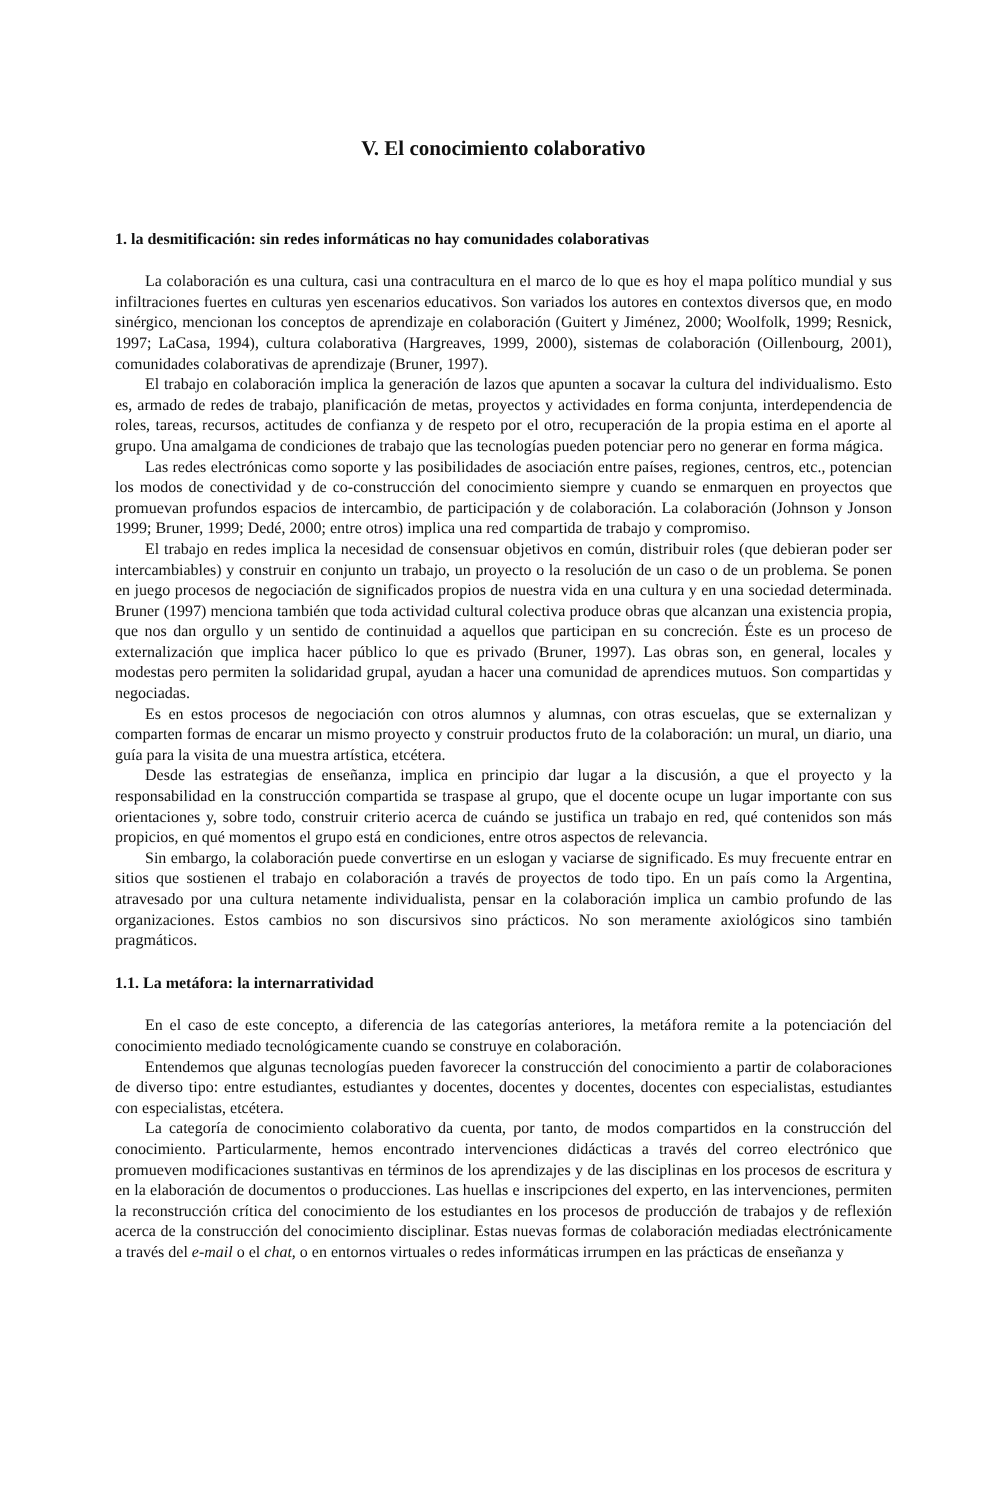V. El conocimiento colaborativo
1. la desmitificación: sin redes informáticas no hay comunidades colaborativas
La colaboración es una cultura, casi una contracultura en el marco de lo que es hoy el mapa político mundial y sus infiltraciones fuertes en culturas yen escenarios educativos. Son variados los autores en contextos diversos que, en modo sinérgico, mencionan los conceptos de aprendizaje en colaboración (Guitert y Jiménez, 2000; Woolfolk, 1999; Resnick, 1997; LaCasa, 1994), cultura colaborativa (Hargreaves, 1999, 2000), sistemas de colaboración (Oillenbourg, 2001), comunidades colaborativas de aprendizaje (Bruner, 1997).
El trabajo en colaboración implica la generación de lazos que apunten a socavar la cultura del individualismo. Esto es, armado de redes de trabajo, planificación de metas, proyectos y actividades en forma conjunta, interdependencia de roles, tareas, recursos, actitudes de confianza y de respeto por el otro, recuperación de la propia estima en el aporte al grupo. Una amalgama de condiciones de trabajo que las tecnologías pueden potenciar pero no generar en forma mágica.
Las redes electrónicas como soporte y las posibilidades de asociación entre países, regiones, centros, etc., potencian los modos de conectividad y de co-construcción del conocimiento siempre y cuando se enmarquen en proyectos que promuevan profundos espacios de intercambio, de participación y de colaboración. La colaboración (Johnson y Jonson 1999; Bruner, 1999; Dedé, 2000; entre otros) implica una red compartida de trabajo y compromiso.
El trabajo en redes implica la necesidad de consensuar objetivos en común, distribuir roles (que debieran poder ser intercambiables) y construir en conjunto un trabajo, un proyecto o la resolución de un caso o de un problema. Se ponen en juego procesos de negociación de significados propios de nuestra vida en una cultura y en una sociedad determinada. Bruner (1997) menciona también que toda actividad cultural colectiva produce obras que alcanzan una existencia propia, que nos dan orgullo y un sentido de continuidad a aquellos que participan en su concreción. Éste es un proceso de externalización que implica hacer público lo que es privado (Bruner, 1997). Las obras son, en general, locales y modestas pero permiten la solidaridad grupal, ayudan a hacer una comunidad de aprendices mutuos. Son compartidas y negociadas.
Es en estos procesos de negociación con otros alumnos y alumnas, con otras escuelas, que se externalizan y comparten formas de encarar un mismo proyecto y construir productos fruto de la colaboración: un mural, un diario, una guía para la visita de una muestra artística, etcétera.
Desde las estrategias de enseñanza, implica en principio dar lugar a la discusión, a que el proyecto y la responsabilidad en la construcción compartida se traspase al grupo, que el docente ocupe un lugar importante con sus orientaciones y, sobre todo, construir criterio acerca de cuándo se justifica un trabajo en red, qué contenidos son más propicios, en qué momentos el grupo está en condiciones, entre otros aspectos de relevancia.
Sin embargo, la colaboración puede convertirse en un eslogan y vaciarse de significado. Es muy frecuente entrar en sitios que sostienen el trabajo en colaboración a través de proyectos de todo tipo. En un país como la Argentina, atravesado por una cultura netamente individualista, pensar en la colaboración implica un cambio profundo de las organizaciones. Estos cambios no son discursivos sino prácticos. No son meramente axiológicos sino también pragmáticos.
1.1. La metáfora: la internarratividad
En el caso de este concepto, a diferencia de las categorías anteriores, la metáfora remite a la potenciación del conocimiento mediado tecnológicamente cuando se construye en colaboración.
Entendemos que algunas tecnologías pueden favorecer la construcción del conocimiento a partir de colaboraciones de diverso tipo: entre estudiantes, estudiantes y docentes, docentes y docentes, docentes con especialistas, estudiantes con especialistas, etcétera.
La categoría de conocimiento colaborativo da cuenta, por tanto, de modos compartidos en la construcción del conocimiento. Particularmente, hemos encontrado intervenciones didácticas a través del correo electrónico que promueven modificaciones sustantivas en términos de los aprendizajes y de las disciplinas en los procesos de escritura y en la elaboración de documentos o producciones. Las huellas e inscripciones del experto, en las intervenciones, permiten la reconstrucción crítica del conocimiento de los estudiantes en los procesos de producción de trabajos y de reflexión acerca de la construcción del conocimiento disciplinar. Estas nuevas formas de colaboración mediadas electrónicamente a través del e-mail o el chat, o en entornos virtuales o redes informáticas irrumpen en las prácticas de enseñanza y